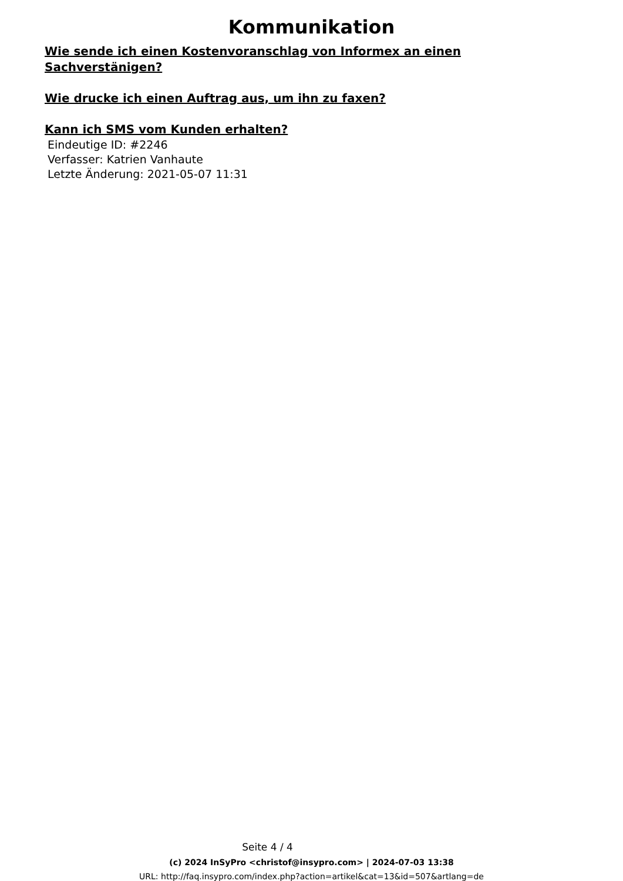Kommunikation
Wie sende ich einen Kostenvoranschlag von Informex an einen Sachverstänigen?
Wie drucke ich einen Auftrag aus, um ihn zu faxen?
Kann ich SMS vom Kunden erhalten?
Eindeutige ID: #2246
Verfasser: Katrien Vanhaute
Letzte Änderung: 2021-05-07 11:31
Seite 4 / 4
(c) 2024 InSyPro <christof@insypro.com> | 2024-07-03 13:38
URL: http://faq.insypro.com/index.php?action=artikel&cat=13&id=507&artlang=de